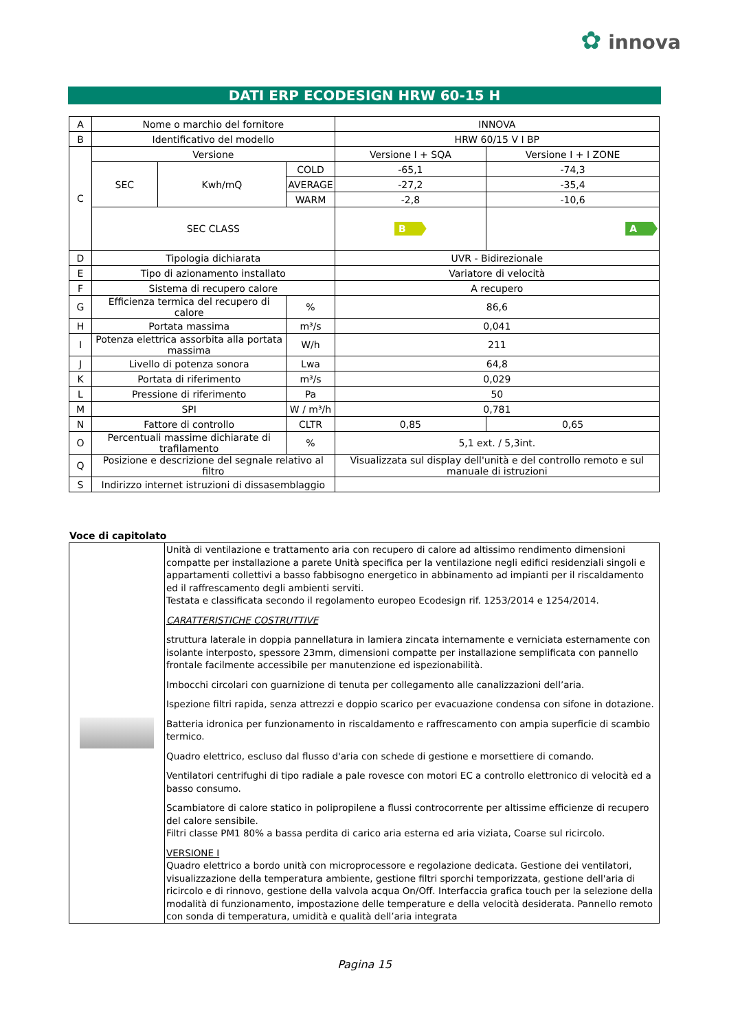✿ innova
DATI ERP ECODESIGN HRW 60-15 H
| A | Nome o marchio del fornitore | | | INNOVA | |
| B | Identificativo del modello | | | HRW 60/15 V I BP | |
| C | Versione | | | Versione I + SQA | Versione I + I ZONE |
| | SEC | Kwh/mQ | COLD | -65,1 | -74,3 |
| | | | AVERAGE | -27,2 | -35,4 |
| | | | WARM | -2,8 | -10,6 |
| | SEC CLASS | | | B | A |
| D | Tipologia dichiarata | | | UVR - Bidirezionale | |
| E | Tipo di azionamento installato | | | Variatore di velocità | |
| F | Sistema di recupero calore | | | A recupero | |
| G | Efficienza termica del recupero di calore | | % | 86,6 | |
| H | Portata massima | | m³/s | 0,041 | |
| I | Potenza elettrica assorbita alla portata massima | | W/h | 211 | |
| J | Livello di potenza sonora | | Lwa | 64,8 | |
| K | Portata di riferimento | | m³/s | 0,029 | |
| L | Pressione di riferimento | | Pa | 50 | |
| M | SPI | | W / m³/h | 0,781 | |
| N | Fattore di controllo | | CLTR | 0,85 | 0,65 |
| O | Percentuali massime dichiarate di trafilamento | | % | 5,1 ext. / 5,3int. | |
| Q | Posizione e descrizione del segnale relativo al filtro | | | Visualizzata sul display dell'unità e del controllo remoto e sul manuale di istruzioni | |
| S | Indirizzo internet istruzioni di dissasemblaggio | | | | |
Voce di capitolato
| | Unità di ventilazione e trattamento aria con recupero di calore ad altissimo rendimento dimensioni compatte per installazione a parete Unità specifica per la ventilazione negli edifici residenziali singoli e appartamenti collettivi a basso fabbisogno energetico in abbinamento ad impianti per il riscaldamento ed il raffrescamento degli ambienti serviti. Testata e classificata secondo il regolamento europeo Ecodesign rif. 1253/2014 e 1254/2014. CARATTERISTICHE COSTRUTTIVE struttura laterale in doppia pannellatura in lamiera zincata internamente e verniciata esternamente con isolante interposto, spessore 23mm, dimensioni compatte per installazione semplificata con pannello frontale facilmente accessibile per manutenzione ed ispezionabilità. Imbocchi circolari con guarnizione di tenuta per collegamento alle canalizzazioni dell’aria. Ispezione filtri rapida, senza attrezzi e doppio scarico per evacuazione condensa con sifone in dotazione. Batteria idronica per funzionamento in riscaldamento e raffrescamento con ampia superficie di scambio termico. Quadro elettrico, escluso dal flusso d'aria con schede di gestione e morsettiere di comando. Ventilatori centrifughi di tipo radiale a pale rovesce con motori EC a controllo elettronico di velocità ed a basso consumo. Scambiatore di calore statico in polipropilene a flussi controcorrente per altissime efficienze di recupero del calore sensibile. Filtri classe PM1 80% a bassa perdita di carico aria esterna ed aria viziata, Coarse sul ricircolo. VERSIONE I Quadro elettrico a bordo unità con microprocessore e regolazione dedicata. Gestione dei ventilatori, visualizzazione della temperatura ambiente, gestione filtri sporchi temporizzata, gestione dell'aria di ricircolo e di rinnovo, gestione della valvola acqua On/Off. Interfaccia grafica touch per la selezione della modalità di funzionamento, impostazione delle temperature e della velocità desiderata. Pannello remoto con sonda di temperatura, umidità e qualità dell’aria integrata |
Pagina 15